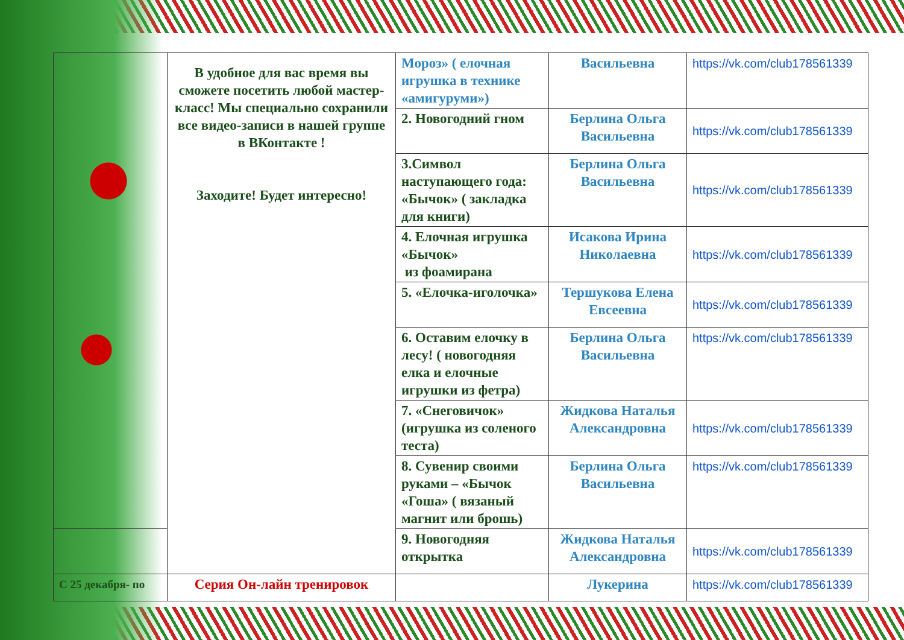| | В удобное для вас время вы сможете посетить любой мастер-класс! Мы специально сохранили все видео-записи в нашей группе в ВКонтакте ! Заходите! Будет интересно! | Мороз» ( елочная игрушка в технике «амигуруми») | Васильевна | https://vk.com/club178561339 |
| | | 2. Новогодний гном | Берлина Ольга Васильевна | https://vk.com/club178561339 |
| | | 3.Символ наступающего года: «Бычок» ( закладка для книги) | Берлина Ольга Васильевна | https://vk.com/club178561339 |
| | | 4. Елочная игрушка «Бычок» из фоамирана | Исакова Ирина Николаевна | https://vk.com/club178561339 |
| | | 5. «Елочка-иголочка» | Тершукова Елена Евсеевна | https://vk.com/club178561339 |
| | | 6. Оставим елочку в лесу! ( новогодняя елка и елочные игрушки из фетра) | Берлина Ольга Васильевна | https://vk.com/club178561339 |
| | | 7. «Снеговичок» (игрушка из соленого теста) | Жидкова Наталья Александровна | https://vk.com/club178561339 |
| | | 8. Сувенир своими руками – «Бычок «Гоша» ( вязаный магнит или брошь) | Берлина Ольга Васильевна | https://vk.com/club178561339 |
| | | 9. Новогодняя открытка | Жидкова Наталья Александровна | https://vk.com/club178561339 |
| С 25 декабря- по | Серия Он-лайн тренировок | | Лукерина | https://vk.com/club178561339 |